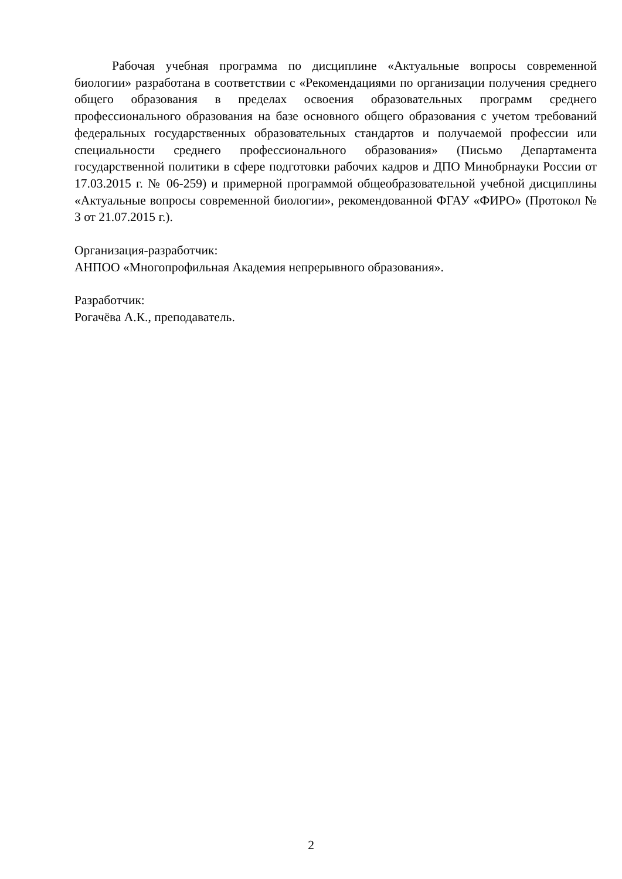Рабочая учебная программа по дисциплине «Актуальные вопросы современной биологии» разработана в соответствии с «Рекомендациями по организации получения среднего общего образования в пределах освоения образовательных программ среднего профессионального образования на базе основного общего образования с учетом требований федеральных государственных образовательных стандартов и получаемой профессии или специальности среднего профессионального образования» (Письмо Департамента государственной политики в сфере подготовки рабочих кадров и ДПО Минобрнауки России от 17.03.2015 г. № 06-259) и примерной программой общеобразовательной учебной дисциплины «Актуальные вопросы современной биологии», рекомендованной ФГАУ «ФИРО» (Протокол № 3 от 21.07.2015 г.).
Организация-разработчик:
АНПОО «Многопрофильная Академия непрерывного образования».
Разработчик:
Рогачёва А.К., преподаватель.
2